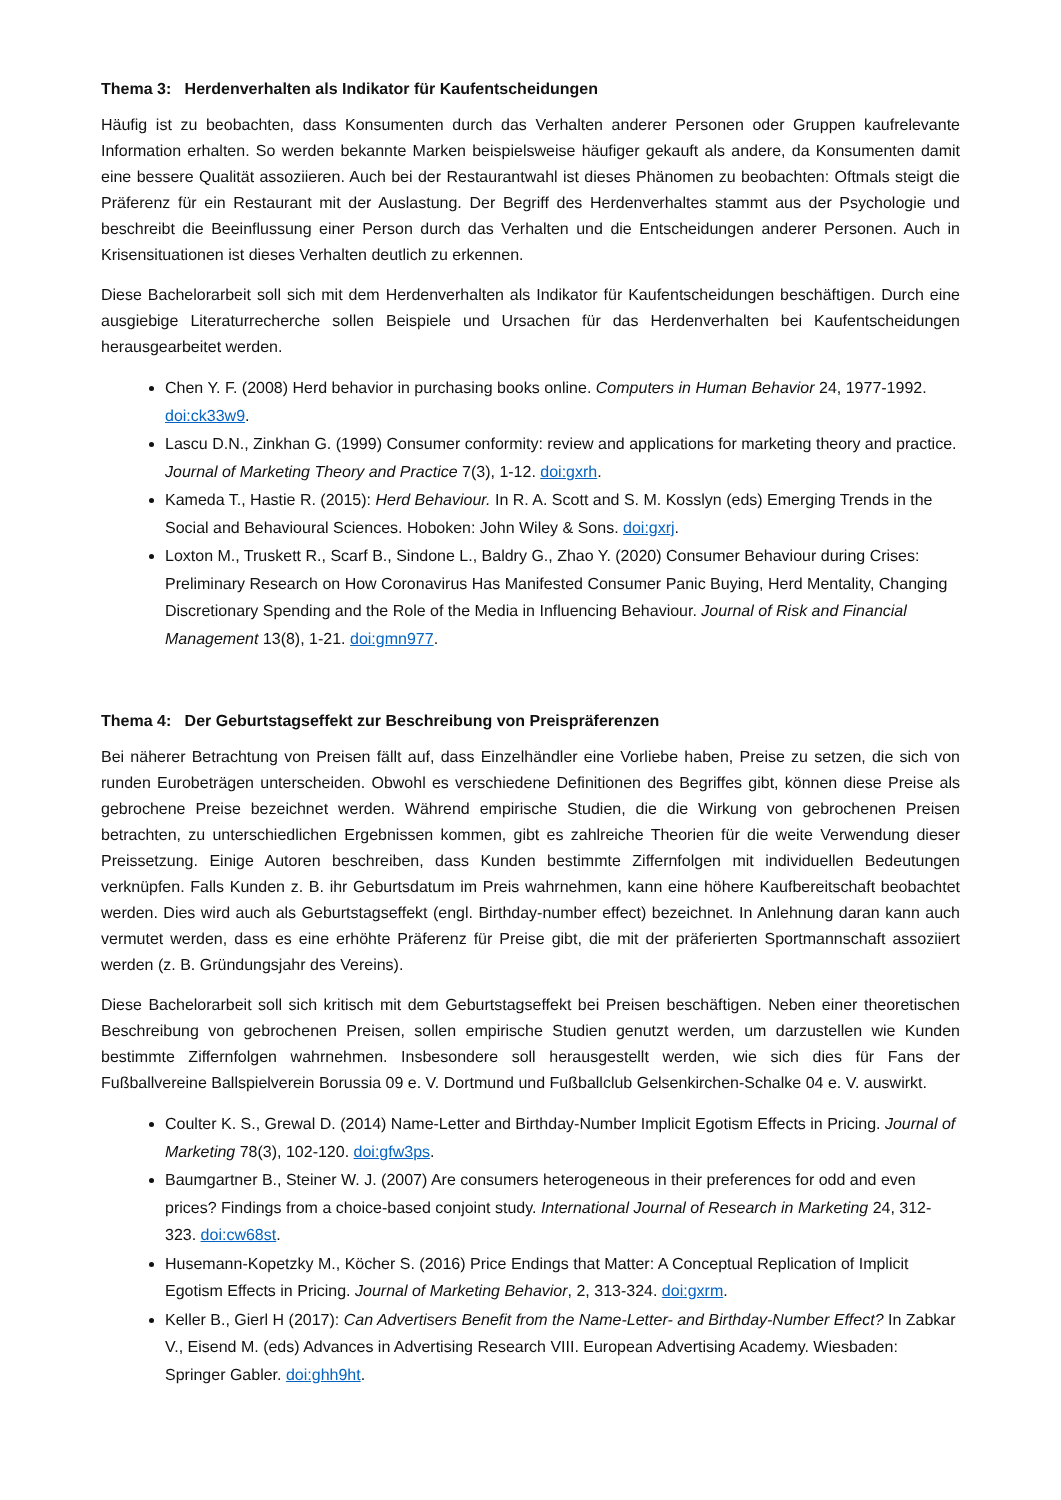Thema 3: Herdenverhalten als Indikator für Kaufentscheidungen
Häufig ist zu beobachten, dass Konsumenten durch das Verhalten anderer Personen oder Gruppen kaufrelevante Information erhalten. So werden bekannte Marken beispielsweise häufiger gekauft als andere, da Konsumenten damit eine bessere Qualität assoziieren. Auch bei der Restaurantwahl ist dieses Phänomen zu beobachten: Oftmals steigt die Präferenz für ein Restaurant mit der Auslastung. Der Begriff des Herdenverhaltes stammt aus der Psychologie und beschreibt die Beeinflussung einer Person durch das Verhalten und die Entscheidungen anderer Personen. Auch in Krisensituationen ist dieses Verhalten deutlich zu erkennen.
Diese Bachelorarbeit soll sich mit dem Herdenverhalten als Indikator für Kaufentscheidungen beschäftigen. Durch eine ausgiebige Literaturrecherche sollen Beispiele und Ursachen für das Herdenverhalten bei Kaufentscheidungen herausgearbeitet werden.
Chen Y. F. (2008) Herd behavior in purchasing books online. Computers in Human Behavior 24, 1977-1992. doi:ck33w9.
Lascu D.N., Zinkhan G. (1999) Consumer conformity: review and applications for marketing theory and practice. Journal of Marketing Theory and Practice 7(3), 1-12. doi:gxrh.
Kameda T., Hastie R. (2015): Herd Behaviour. In R. A. Scott and S. M. Kosslyn (eds) Emerging Trends in the Social and Behavioural Sciences. Hoboken: John Wiley & Sons. doi:gxrj.
Loxton M., Truskett R., Scarf B., Sindone L., Baldry G., Zhao Y. (2020) Consumer Behaviour during Crises: Preliminary Research on How Coronavirus Has Manifested Consumer Panic Buying, Herd Mentality, Changing Discretionary Spending and the Role of the Media in Influencing Behaviour. Journal of Risk and Financial Management 13(8), 1-21. doi:gmn977.
Thema 4: Der Geburtstagseffekt zur Beschreibung von Preispräferenzen
Bei näherer Betrachtung von Preisen fällt auf, dass Einzelhändler eine Vorliebe haben, Preise zu setzen, die sich von runden Eurobeträgen unterscheiden. Obwohl es verschiedene Definitionen des Begriffes gibt, können diese Preise als gebrochene Preise bezeichnet werden. Während empirische Studien, die die Wirkung von gebrochenen Preisen betrachten, zu unterschiedlichen Ergebnissen kommen, gibt es zahlreiche Theorien für die weite Verwendung dieser Preissetzung. Einige Autoren beschreiben, dass Kunden bestimmte Ziffernfolgen mit individuellen Bedeutungen verknüpfen. Falls Kunden z. B. ihr Geburtsdatum im Preis wahrnehmen, kann eine höhere Kaufbereitschaft beobachtet werden. Dies wird auch als Geburtstagseffekt (engl. Birthday-number effect) bezeichnet. In Anlehnung daran kann auch vermutet werden, dass es eine erhöhte Präferenz für Preise gibt, die mit der präferierten Sportmannschaft assoziiert werden (z. B. Gründungsjahr des Vereins).
Diese Bachelorarbeit soll sich kritisch mit dem Geburtstagseffekt bei Preisen beschäftigen. Neben einer theoretischen Beschreibung von gebrochenen Preisen, sollen empirische Studien genutzt werden, um darzustellen wie Kunden bestimmte Ziffernfolgen wahrnehmen. Insbesondere soll herausgestellt werden, wie sich dies für Fans der Fußballvereine Ballspielverein Borussia 09 e. V. Dortmund und Fußballclub Gelsenkirchen-Schalke 04 e. V. auswirkt.
Coulter K. S., Grewal D. (2014) Name-Letter and Birthday-Number Implicit Egotism Effects in Pricing. Journal of Marketing 78(3), 102-120. doi:gfw3ps.
Baumgartner B., Steiner W. J. (2007) Are consumers heterogeneous in their preferences for odd and even prices? Findings from a choice-based conjoint study. International Journal of Research in Marketing 24, 312-323. doi:cw68st.
Husemann-Kopetzky M., Köcher S. (2016) Price Endings that Matter: A Conceptual Replication of Implicit Egotism Effects in Pricing. Journal of Marketing Behavior, 2, 313-324. doi:gxrm.
Keller B., Gierl H (2017): Can Advertisers Benefit from the Name-Letter- and Birthday-Number Effect? In Zabkar V., Eisend M. (eds) Advances in Advertising Research VIII. European Advertising Academy. Wiesbaden: Springer Gabler. doi:ghh9ht.